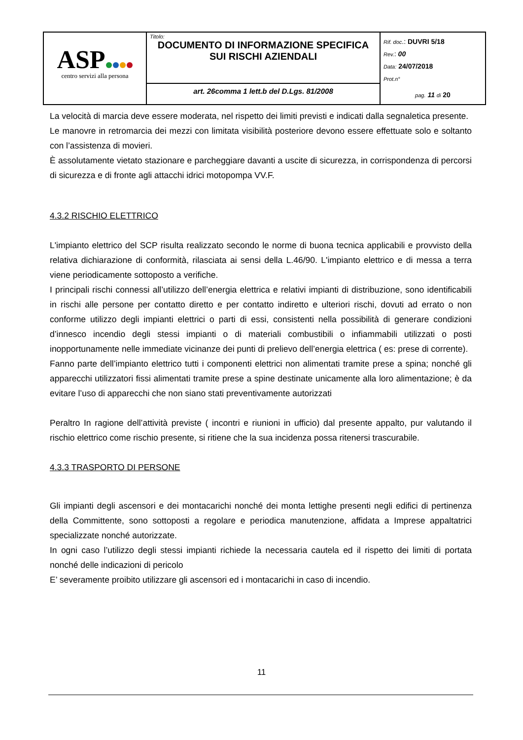| ASP centro servizi alla persona | Titolo: DOCUMENTO DI INFORMAZIONE SPECIFICA SUI RISCHI AZIENDALI | Rif. doc .: DUVRI 5/18 Rev. : 00 Data: 24/07/2018 Prot.n° pag. 11 di 20 |
| | art. 26comma 1 lett.b del D.Lgs. 81/2008 | |
La velocità di marcia deve essere moderata, nel rispetto dei limiti previsti e indicati dalla segnaletica presente.
Le manovre in retromarcia dei mezzi con limitata visibilità posteriore devono essere effettuate solo e soltanto con l’assistenza di movieri.
È assolutamente vietato stazionare e parcheggiare davanti a uscite di sicurezza, in corrispondenza di percorsi di sicurezza e di fronte agli attacchi idrici motopompa VV.F.
4.3.2 RISCHIO ELETTRICO
L'impianto elettrico del SCP risulta realizzato secondo le norme di buona tecnica applicabili e provvisto della relativa dichiarazione di conformità, rilasciata ai sensi della L.46/90. L'impianto elettrico e di messa a terra viene periodicamente sottoposto a verifiche.
I principali rischi connessi all’utilizzo dell’energia elettrica e relativi impianti di distribuzione, sono identificabili in rischi alle persone per contatto diretto e per contatto indiretto e ulteriori rischi, dovuti ad errato o non conforme utilizzo degli impianti elettrici o parti di essi, consistenti nella possibilità di generare condizioni d’innesco incendio degli stessi impianti o di materiali combustibili o infiammabili utilizzati o posti inopportunamente nelle immediate vicinanze dei punti di prelievo dell’energia elettrica ( es: prese di corrente).
Fanno parte dell’impianto elettrico tutti i componenti elettrici non alimentati tramite prese a spina; nonché gli apparecchi utilizzatori fissi alimentati tramite prese a spine destinate unicamente alla loro alimentazione; è da evitare l’uso di apparecchi che non siano stati preventivamente autorizzati
Peraltro In ragione dell’attività previste ( incontri e riunioni in ufficio) dal presente appalto, pur valutando il rischio elettrico come rischio presente, si ritiene che la sua incidenza possa ritenersi trascurabile.
4.3.3 TRASPORTO DI PERSONE
Gli impianti degli ascensori e dei montacarichi nonché dei monta lettighe presenti negli edifici di pertinenza della Committente, sono sottoposti a regolare e periodica manutenzione, affidata a Imprese appaltatrici specializzate nonché autorizzate.
In ogni caso l’utilizzo degli stessi impianti richiede la necessaria cautela ed il rispetto dei limiti di portata nonché delle indicazioni di pericolo
E’ severamente proibito utilizzare gli ascensori ed i montacarichi in caso di incendio.
11